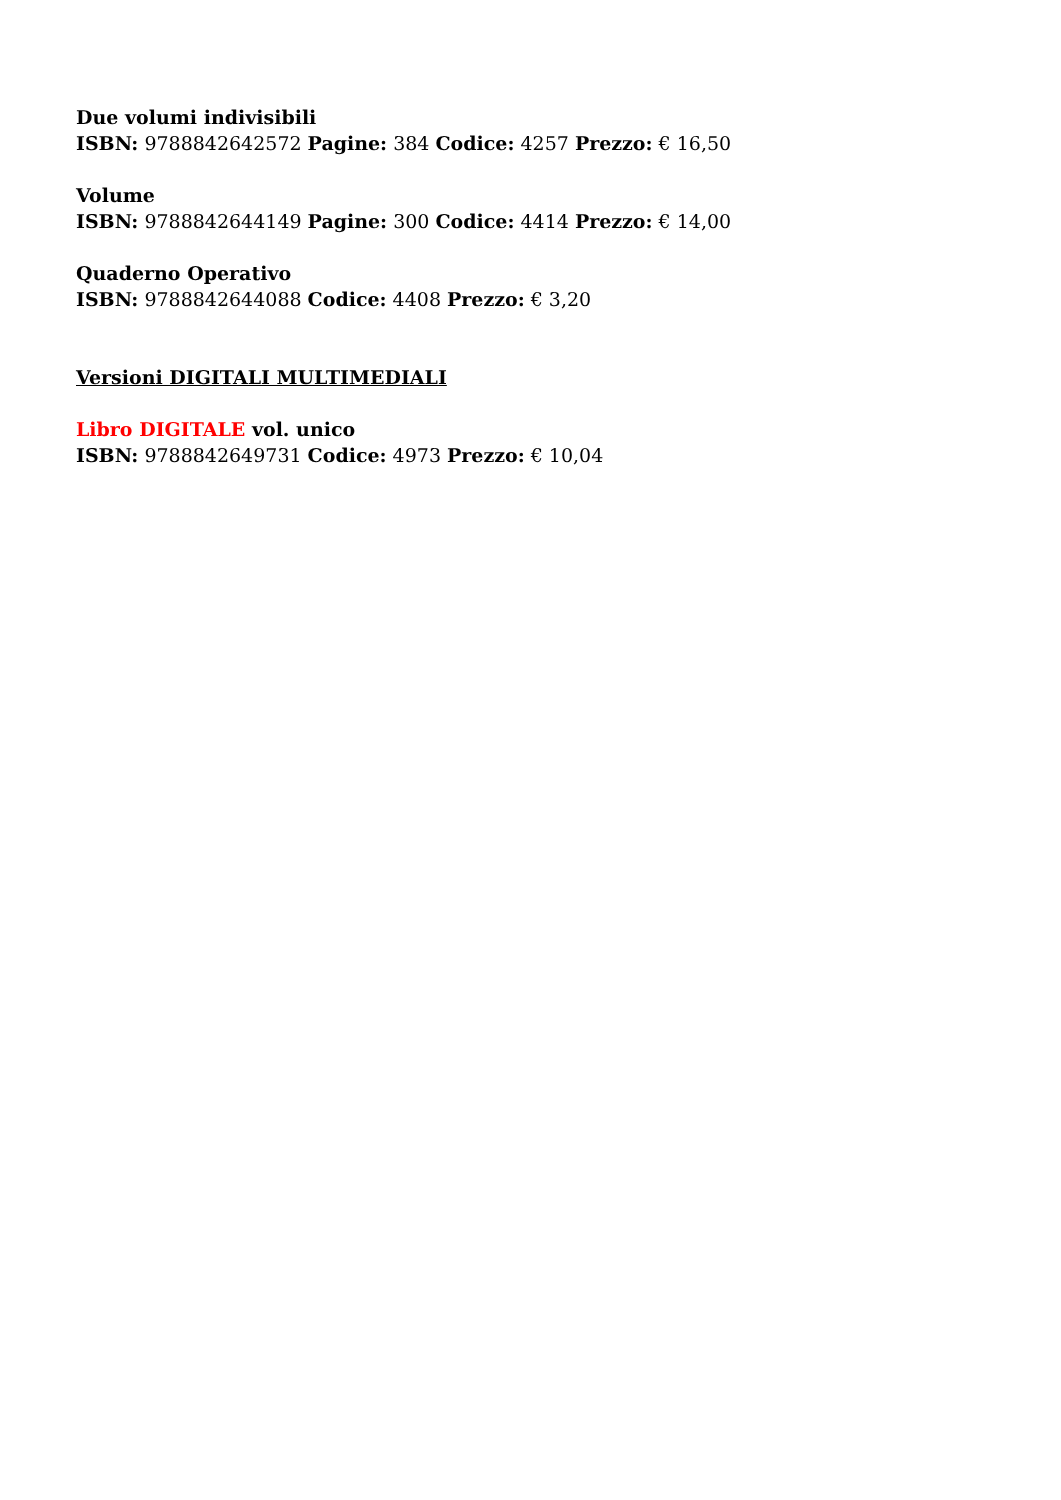Due volumi indivisibili
ISBN: 9788842642572 Pagine: 384 Codice: 4257 Prezzo: € 16,50
Volume
ISBN: 9788842644149 Pagine: 300 Codice: 4414 Prezzo: € 14,00
Quaderno Operativo
ISBN: 9788842644088 Codice: 4408 Prezzo: € 3,20
Versioni DIGITALI MULTIMEDIALI
Libro DIGITALE vol. unico
ISBN: 9788842649731 Codice: 4973 Prezzo: € 10,04